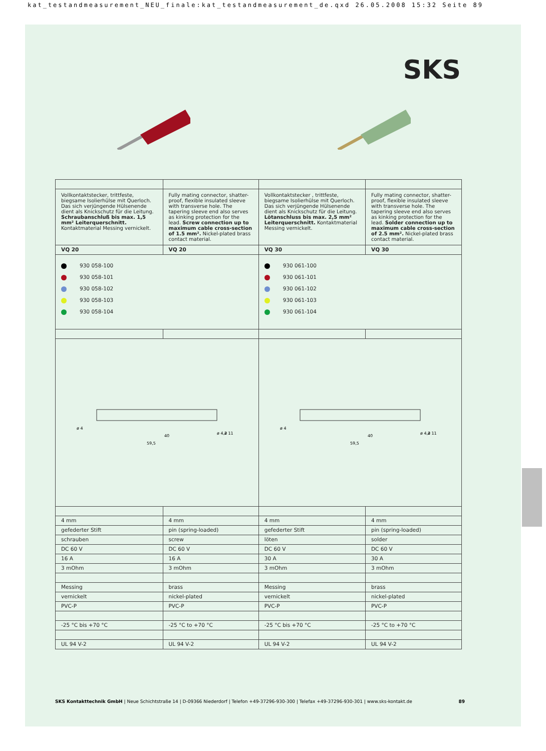kat_testandmeasurement_NEU_finale:kat_testandmeasurement_de.qxd 26.05.2008 15:32 Seite 89
SKS
| Vollkontaktstecker, trittfeste, biegsame Isolierhülse mit Querloch. Das sich verjüngende Hülsenende dient als Knickschutz für die Leitung. Schraubanschluß bis max. 1,5 mm² Leiterquerschnitt. Kontaktmaterial Messing vernickelt. | Fully mating connector, shatter-proof, flexible insulated sleeve with transverse hole. The tapering sleeve end also serves as kinking protection for the lead. Screw connection up to maximum cable cross-section of 1.5 mm². Nickel-plated brass contact material. | Vollkontaktstecker , trittfeste, biegsame Isolierhülse mit Querloch. Das sich verjüngende Hülsenende dient als Knickschutz für die Leitung. Lötanschluss bis max. 2,5 mm² Leiterquerschnitt. Kontaktmaterial Messing vernickelt. | Fully mating connector, shatter-proof, flexible insulated sleeve with transverse hole. The tapering sleeve end also serves as kinking protection for the lead. Solder connection up to maximum cable cross-section of 2.5 mm². Nickel-plated brass contact material. |
| VQ 20 | VQ 20 | VQ 30 | VQ 30 |
| 930 058-100 930 058-101 930 058-102 930 058-103 930 058-104 | | 930 061-100 930 061-101 930 061-102 930 061-103 930 061-104 | |
| ø 4 40 59,5 ø 4,2 ø 11 | | ø 4 40 59,5 ø 4,2 ø 11 | |
| 4 mm | 4 mm | 4 mm | 4 mm |
| gefederter Stift | pin (spring-loaded) | gefederter Stift | pin (spring-loaded) |
| schrauben | screw | löten | solder |
| DC 60 V | DC 60 V | DC 60 V | DC 60 V |
| 16 A | 16 A | 30 A | 30 A |
| 3 mOhm | 3 mOhm | 3 mOhm | 3 mOhm |
| Messing | brass | Messing | brass |
| vernickelt | nickel-plated | vernickelt | nickel-plated |
| PVC-P | PVC-P | PVC-P | PVC-P |
| -25 °C bis +70 °C | -25 °C to +70 °C | -25 °C bis +70 °C | -25 °C to +70 °C |
| UL 94 V-2 | UL 94 V-2 | UL 94 V-2 | UL 94 V-2 |
SKS Kontakttechnik GmbH | Neue Schichtstraße 14 | D-09366 Niederdorf | Telefon +49-37296-930-300 | Telefax +49-37296-930-301 | www.sks-kontakt.de 89